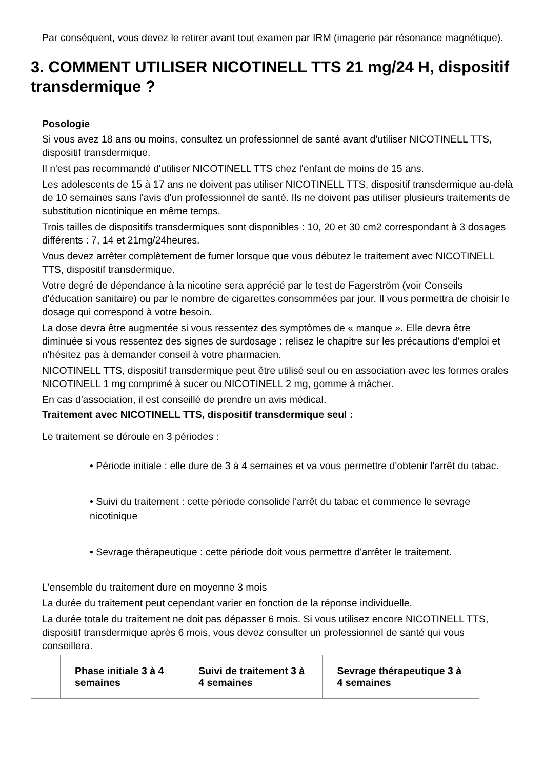Par conséquent, vous devez le retirer avant tout examen par IRM (imagerie par résonance magnétique).
3. COMMENT UTILISER NICOTINELL TTS 21 mg/24 H, dispositif transdermique ?
Posologie
Si vous avez 18 ans ou moins, consultez un professionnel de santé avant d'utiliser NICOTINELL TTS, dispositif transdermique.
Il n'est pas recommandé d'utiliser NICOTINELL TTS chez l'enfant de moins de 15 ans.
Les adolescents de 15 à 17 ans ne doivent pas utiliser NICOTINELL TTS, dispositif transdermique au-delà de 10 semaines sans l'avis d'un professionnel de santé. Ils ne doivent pas utiliser plusieurs traitements de substitution nicotinique en même temps.
Trois tailles de dispositifs transdermiques sont disponibles : 10, 20 et 30 cm2 correspondant à 3 dosages différents : 7, 14 et 21mg/24heures.
Vous devez arrêter complètement de fumer lorsque que vous débutez le traitement avec NICOTINELL TTS, dispositif transdermique.
Votre degré de dépendance à la nicotine sera apprécié par le test de Fagerström (voir Conseils d'éducation sanitaire) ou par le nombre de cigarettes consommées par jour. Il vous permettra de choisir le dosage qui correspond à votre besoin.
La dose devra être augmentée si vous ressentez des symptômes de « manque ». Elle devra être diminuée si vous ressentez des signes de surdosage : relisez le chapitre sur les précautions d'emploi et n'hésitez pas à demander conseil à votre pharmacien.
NICOTINELL TTS, dispositif transdermique peut être utilisé seul ou en association avec les formes orales NICOTINELL 1 mg comprimé à sucer ou NICOTINELL 2 mg, gomme à mâcher.
En cas d'association, il est conseillé de prendre un avis médical.
Traitement avec NICOTINELL TTS, dispositif transdermique seul :
Le traitement se déroule en 3 périodes :
• Période initiale : elle dure de 3 à 4 semaines et va vous permettre d'obtenir l'arrêt du tabac.
• Suivi du traitement : cette période consolide l'arrêt du tabac et commence le sevrage nicotinique
• Sevrage thérapeutique : cette période doit vous permettre d'arrêter le traitement.
L'ensemble du traitement dure en moyenne 3 mois
La durée du traitement peut cependant varier en fonction de la réponse individuelle.
La durée totale du traitement ne doit pas dépasser 6 mois. Si vous utilisez encore NICOTINELL TTS, dispositif transdermique après 6 mois, vous devez consulter un professionnel de santé qui vous conseillera.
| | Phase initiale 3 à 4 semaines | Suivi de traitement 3 à 4 semaines | Sevrage thérapeutique 3 à 4 semaines |
| --- | --- | --- | --- |